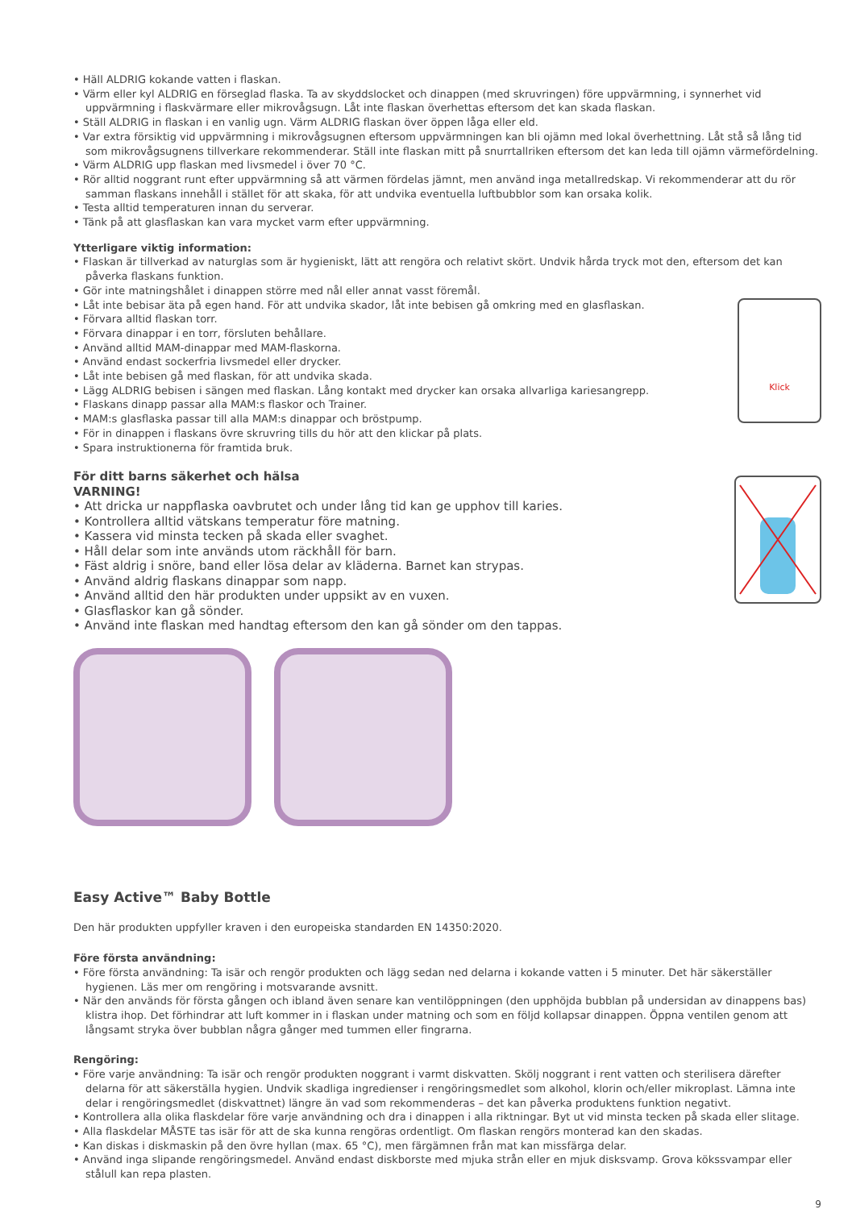• Häll ALDRIG kokande vatten i flaskan.
• Värm eller kyl ALDRIG en förseglad flaska. Ta av skyddslocket och dinappen (med skruvringen) före uppvärmning, i synnerhet vid uppvärmning i flaskvärmare eller mikrovågsugn. Låt inte flaskan överhettas eftersom det kan skada flaskan.
• Ställ ALDRIG in flaskan i en vanlig ugn. Värm ALDRIG flaskan över öppen låga eller eld.
• Var extra försiktig vid uppvärmning i mikrovågsugnen eftersom uppvärmningen kan bli ojämn med lokal överhettning. Låt stå så lång tid som mikrovågsugnens tillverkare rekommenderar. Ställ inte flaskan mitt på snurrtallriken eftersom det kan leda till ojämn värmefördelning.
• Värm ALDRIG upp flaskan med livsmedel i över 70 °C.
• Rör alltid noggrant runt efter uppvärmning så att värmen fördelas jämnt, men använd inga metallredskap. Vi rekommenderar att du rör samman flaskans innehåll i stället för att skaka, för att undvika eventuella luftbubblor som kan orsaka kolik.
• Testa alltid temperaturen innan du serverar.
• Tänk på att glasflaskan kan vara mycket varm efter uppvärmning.
Ytterligare viktig information:
• Flaskan är tillverkad av naturglas som är hygieniskt, lätt att rengöra och relativt skört. Undvik hårda tryck mot den, eftersom det kan påverka flaskans funktion.
• Gör inte matningshålet i dinappen större med nål eller annat vasst föremål.
• Låt inte bebisar äta på egen hand. För att undvika skador, låt inte bebisen gå omkring med en glasflaskan.
• Förvara alltid flaskan torr.
• Förvara dinappar i en torr, försluten behållare.
• Använd alltid MAM-dinappar med MAM-flaskorna.
• Använd endast sockerfria livsmedel eller drycker.
• Låt inte bebisen gå med flaskan, för att undvika skada.
• Lägg ALDRIG bebisen i sängen med flaskan. Lång kontakt med drycker kan orsaka allvarliga kariesangrepp.
• Flaskans dinapp passar alla MAM:s flaskor och Trainer.
• MAM:s glasflaska passar till alla MAM:s dinappar och bröstpump.
• För in dinappen i flaskans övre skruvring tills du hör att den klickar på plats.
• Spara instruktionerna för framtida bruk.
Klick
För ditt barns säkerhet och hälsa
VARNING!
• Att dricka ur nappflaska oavbrutet och under lång tid kan ge upphov till karies.
• Kontrollera alltid vätskans temperatur före matning.
• Kassera vid minsta tecken på skada eller svaghet.
• Håll delar som inte används utom räckhåll för barn.
• Fäst aldrig i snöre, band eller lösa delar av kläderna. Barnet kan strypas.
• Använd aldrig flaskans dinappar som napp.
• Använd alltid den här produkten under uppsikt av en vuxen.
• Glasflaskor kan gå sönder.
• Använd inte flaskan med handtag eftersom den kan gå sönder om den tappas.
Easy Active™ Baby Bottle
Den här produkten uppfyller kraven i den europeiska standarden EN 14350:2020.
Före första användning:
• Före första användning: Ta isär och rengör produkten och lägg sedan ned delarna i kokande vatten i 5 minuter. Det här säkerställer hygienen. Läs mer om rengöring i motsvarande avsnitt.
• När den används för första gången och ibland även senare kan ventilöppningen (den upphöjda bubblan på undersidan av dinappens bas) klistra ihop. Det förhindrar att luft kommer in i flaskan under matning och som en följd kollapsar dinappen. Öppna ventilen genom att långsamt stryka över bubblan några gånger med tummen eller fingrarna.
Rengöring:
• Före varje användning: Ta isär och rengör produkten noggrant i varmt diskvatten. Skölj noggrant i rent vatten och sterilisera därefter delarna för att säkerställa hygien. Undvik skadliga ingredienser i rengöringsmedlet som alkohol, klorin och/eller mikroplast. Lämna inte delar i rengöringsmedlet (diskvattnet) längre än vad som rekommenderas – det kan påverka produktens funktion negativt.
• Kontrollera alla olika flaskdelar före varje användning och dra i dinappen i alla riktningar. Byt ut vid minsta tecken på skada eller slitage.
• Alla flaskdelar MÅSTE tas isär för att de ska kunna rengöras ordentligt. Om flaskan rengörs monterad kan den skadas.
• Kan diskas i diskmaskin på den övre hyllan (max. 65 °C), men färgämnen från mat kan missfärga delar.
• Använd inga slipande rengöringsmedel. Använd endast diskborste med mjuka strån eller en mjuk disksvamp. Grova kökssvampar eller stålull kan repa plasten.
9